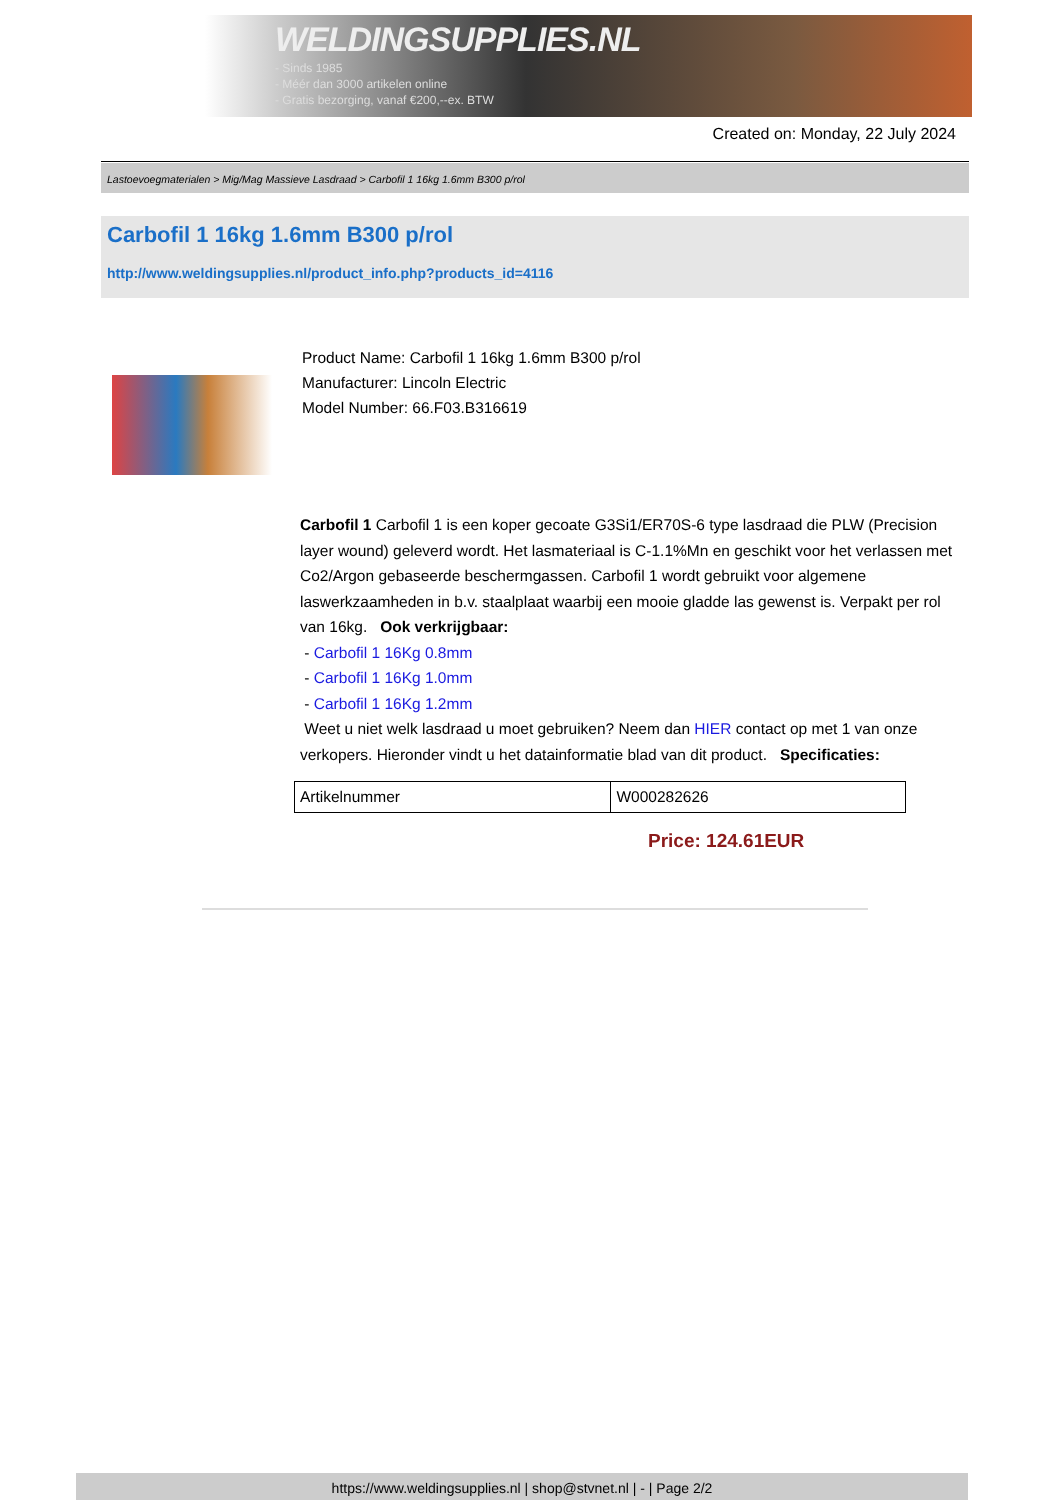WELDINGSUPPLIES.NL
- Sinds 1985
- Méér dan 3000 artikelen online
- Gratis bezorging, vanaf €200,--ex. BTW
Created on: Monday, 22 July 2024
Lastoevoegmaterialen > Mig/Mag Massieve Lasdraad > Carbofil 1 16kg 1.6mm B300 p/rol
Carbofil 1 16kg 1.6mm B300 p/rol
http://www.weldingsupplies.nl/product_info.php?products_id=4116
Product Name: Carbofil 1 16kg 1.6mm B300 p/rol
Manufacturer: Lincoln Electric
Model Number: 66.F03.B316619
Carbofil 1 Carbofil 1 is een koper gecoate G3Si1/ER70S-6 type lasdraad die PLW (Precision layer wound) geleverd wordt. Het lasmateriaal is C-1.1%Mn en geschikt voor het verlassen met Co2/Argon gebaseerde beschermgassen. Carbofil 1 wordt gebruikt voor algemene laswerkzaamheden in b.v. staalplaat waarbij een mooie gladde las gewenst is. Verpakt per rol van 16kg. Ook verkrijgbaar:
- Carbofil 1 16Kg 0.8mm
- Carbofil 1 16Kg 1.0mm
- Carbofil 1 16Kg 1.2mm
Weet u niet welk lasdraad u moet gebruiken? Neem dan HIER contact op met 1 van onze verkopers. Hieronder vindt u het datainformatie blad van dit product. Specificaties:
| Artikelnummer | W000282626 |
Price: 124.61EUR
https://www.weldingsupplies.nl | shop@stvnet.nl | - | Page 2/2